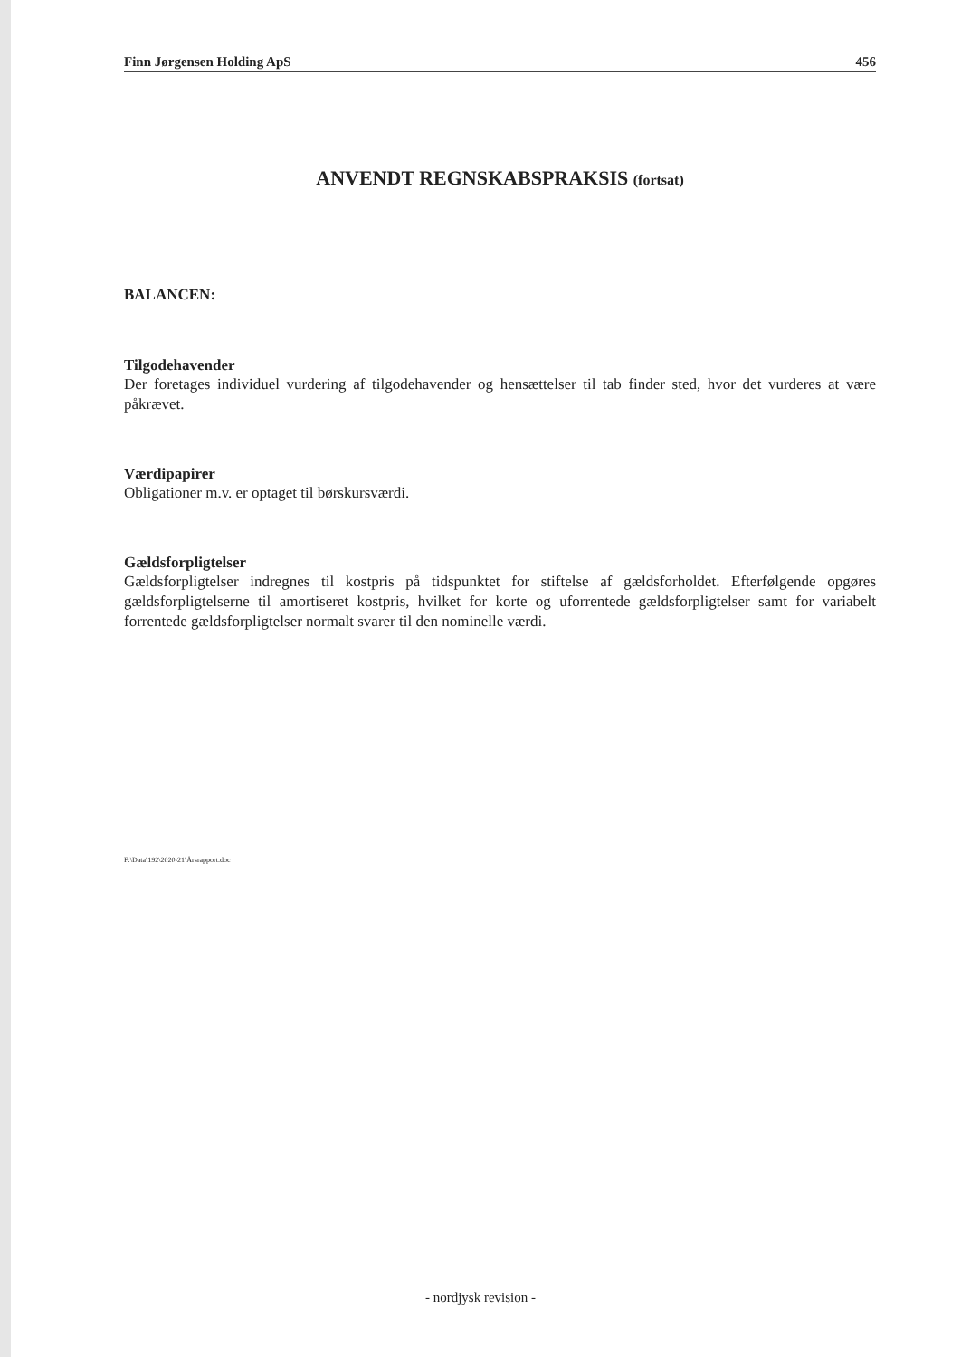Finn Jørgensen Holding ApS 456
ANVENDT REGNSKABSPRAKSIS (fortsat)
BALANCEN:
Tilgodehavender
Der foretages individuel vurdering af tilgodehavender og hensættelser til tab finder sted, hvor det vurderes at være påkrævet.
Værdipapirer
Obligationer m.v. er optaget til børskursværdi.
Gældsforpligtelser
Gældsforpligtelser indregnes til kostpris på tidspunktet for stiftelse af gældsforholdet. Efterfølgende opgøres gældsforpligtelserne til amortiseret kostpris, hvilket for korte og uforrentede gældsforpligtelser samt for variabelt forrentede gældsforpligtelser normalt svarer til den nominelle værdi.
F:\Data\192\2020-21\Årsrapport.doc
- nordjysk revision -